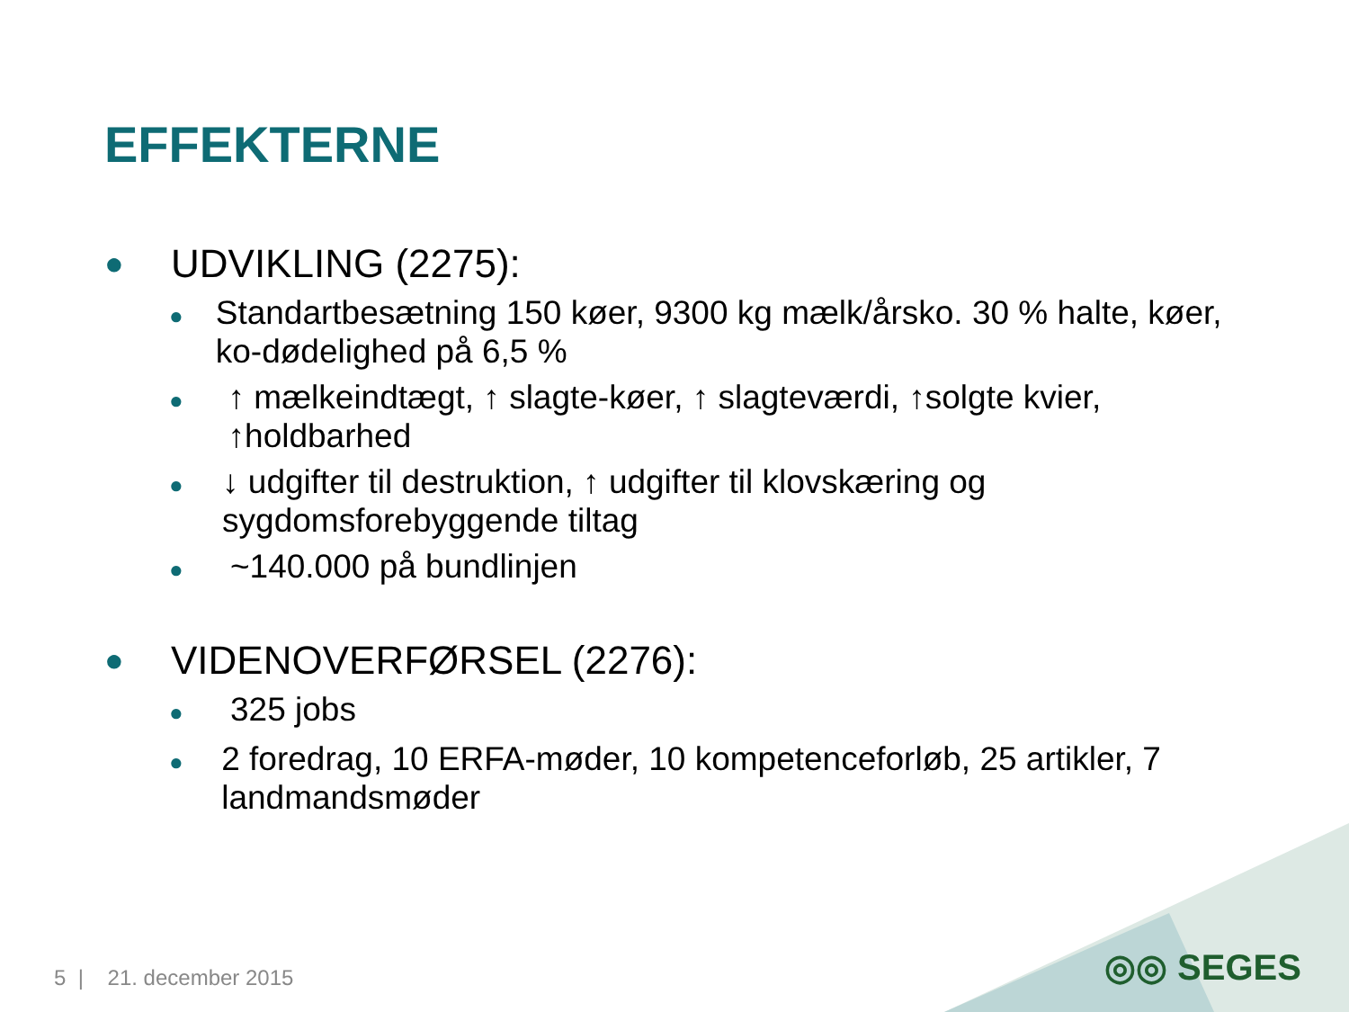EFFEKTERNE
● UDVIKLING (2275):
● Standartbesætning 150 køer, 9300 kg mælk/årsko. 30 % halte, køer, ko-dødelighed på 6,5 %
● ↑ mælkeindtægt, ↑ slagte-køer, ↑ slagteværdi, ↑solgte kvier, ↑holdbarhed
● ↓ udgifter til destruktion, ↑ udgifter til klovskæring og sygdomsforebyggende tiltag
● ~140.000 på bundlinjen
● VIDENOVERFØRSEL (2276):
● 325 jobs
● 2 foredrag, 10 ERFA-møder, 10 kompetenceforløb, 25 artikler, 7 landmandsmøder
5 | 21. december 2015 ◎◎ SEGES